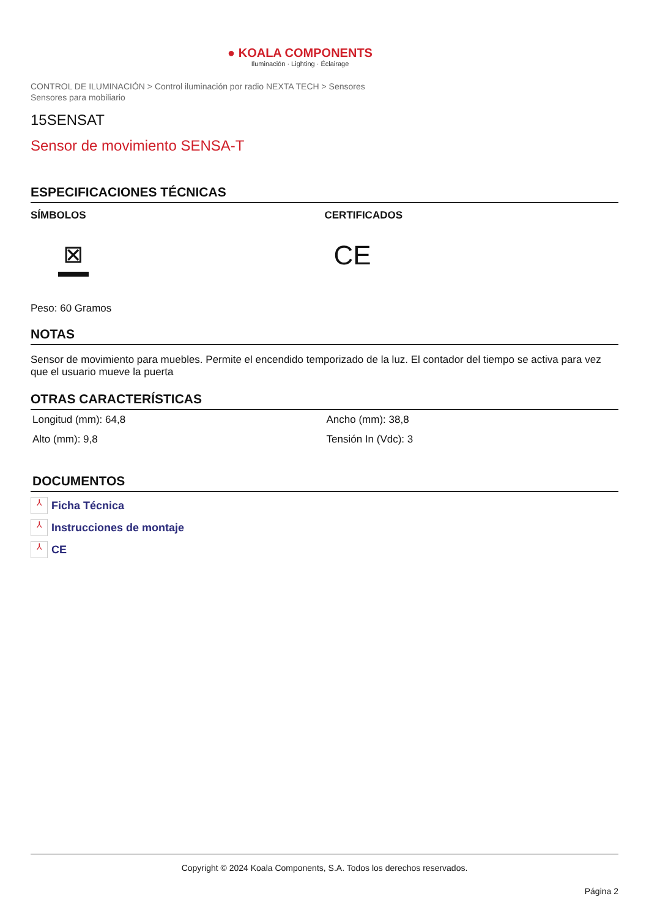● KOALA COMPONENTS
Iluminación · Lighting · Éclairage
CONTROL DE ILUMINACIÓN > Control iluminación por radio NEXTA TECH > Sensores
Sensores para mobiliario
15SENSAT
Sensor de movimiento SENSA-T
ESPECIFICACIONES TÉCNICAS
SÍMBOLOS
⊠
CERTIFICADOS
CE
Peso: 60 Gramos
NOTAS
Sensor de movimiento para muebles. Permite el encendido temporizado de la luz. El contador del tiempo se activa para vez que el usuario mueve la puerta
OTRAS CARACTERÍSTICAS
| Longitud (mm): 64,8 | Ancho (mm): 38,8 |
| Alto (mm): 9,8 | Tensión In (Vdc): 3 |
DOCUMENTOS
⅄ Ficha Técnica
⅄ Instrucciones de montaje
⅄ CE
Copyright © 2024 Koala Components, S.A. Todos los derechos reservados.
Página 2